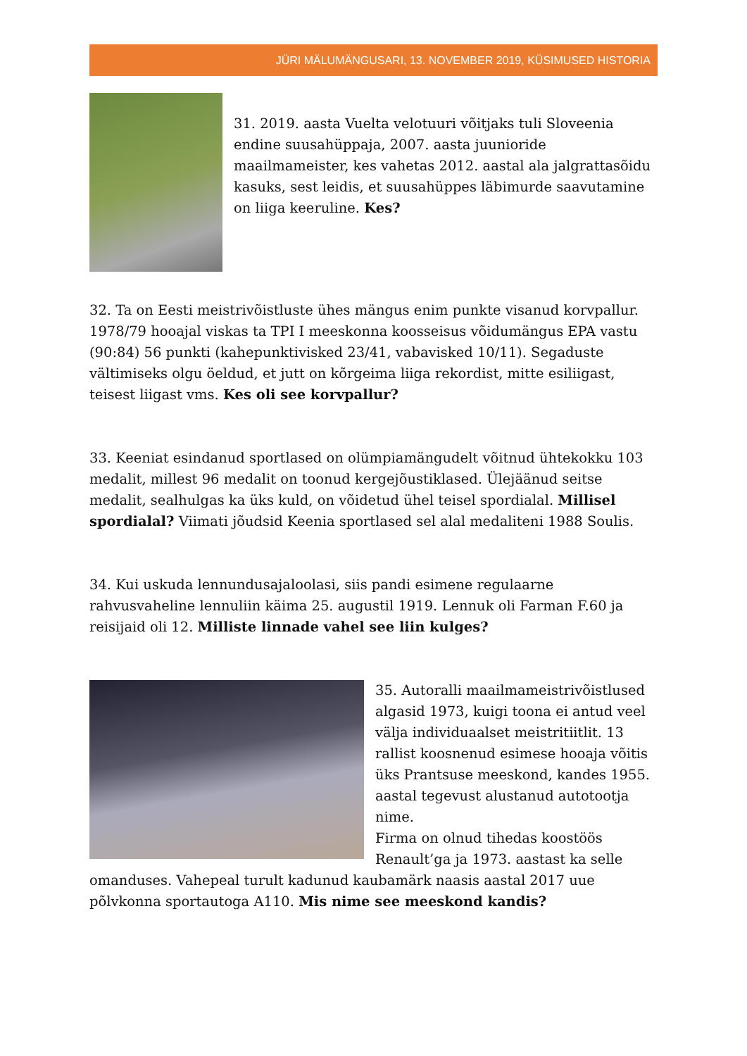JÜRI MÄLUMÄNGUSARI, 13. NOVEMBER 2019, KÜSIMUSED HISTORIA
31. 2019. aasta Vuelta velotuuri võitjaks tuli Sloveenia endine suusahüppaja, 2007. aasta juunioride maailmameister, kes vahetas 2012. aastal ala jalgrattasõidu kasuks, sest leidis, et suusahüppes läbimurde saavutamine on liiga keeruline. Kes?
32. Ta on Eesti meistrivõistluste ühes mängus enim punkte visanud korvpallur. 1978/79 hooajal viskas ta TPI I meeskonna koosseisus võidumängus EPA vastu (90:84) 56 punkti (kahepunktivisked 23/41, vabavisked 10/11). Segaduste vältimiseks olgu öeldud, et jutt on kõrgeima liiga rekordist, mitte esiliigast, teisest liigast vms. Kes oli see korvpallur?
33. Keeniat esindanud sportlased on olümpiamängudelt võitnud ühtekokku 103 medalit, millest 96 medalit on toonud kergejõustiklased. Ülejäänud seitse medalit, sealhulgas ka üks kuld, on võidetud ühel teisel spordialal. Millisel spordialal? Viimati jõudsid Keenia sportlased sel alal medaliteni 1988 Soulis.
34. Kui uskuda lennundusajaloolasi, siis pandi esimene regulaarne rahvusvaheline lennuliin käima 25. augustil 1919. Lennuk oli Farman F.60 ja reisijaid oli 12. Milliste linnade vahel see liin kulges?
35. Autoralli maailmameistrivõistlused algasid 1973, kuigi toona ei antud veel välja individuaalset meistritiitlit. 13 rallist koosnenud esimese hooaja võitis üks Prantsuse meeskond, kandes 1955. aastal tegevust alustanud autotootja nime.
Firma on olnud tihedas koostöös Renault’ga ja 1973. aastast ka selle omanduses. Vahepeal turult kadunud kaubamärk naasis aastal 2017 uue põlvkonna sportautoga A110. Mis nime see meeskond kandis?